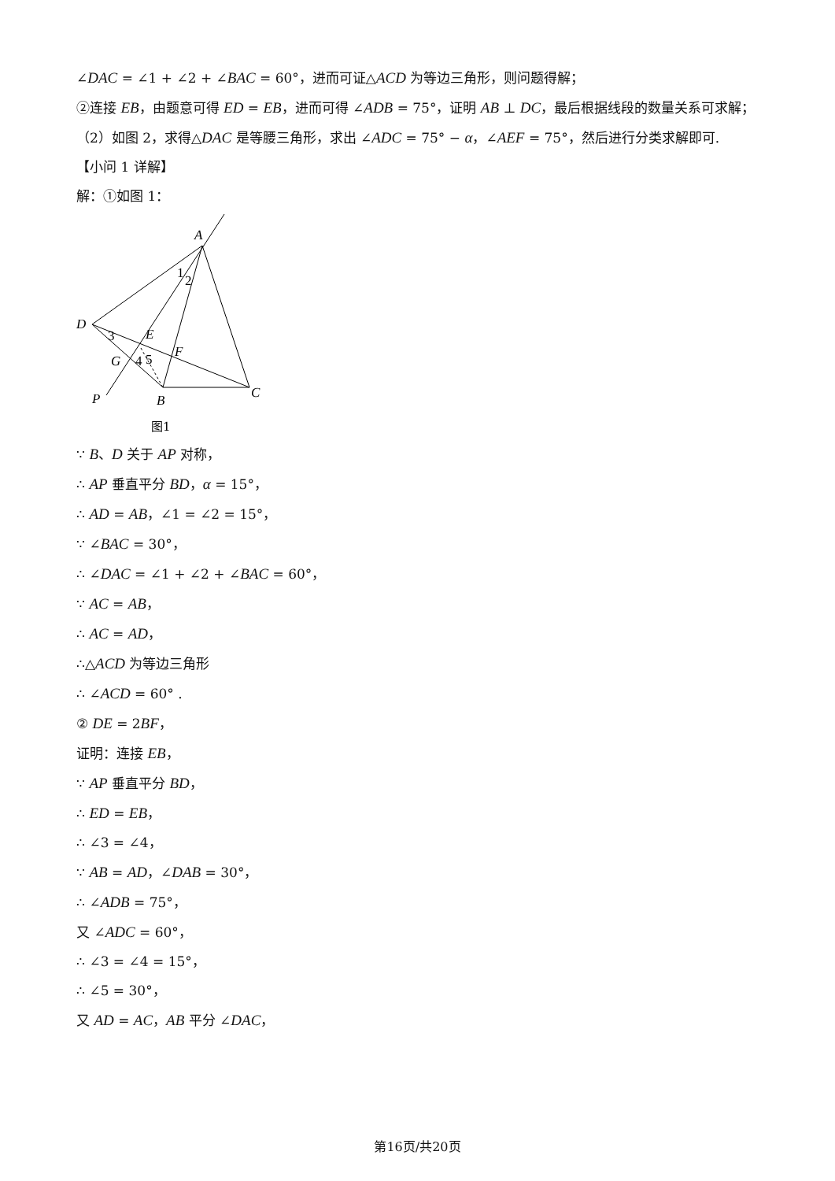∠DAC = ∠1 + ∠2 + ∠BAC = 60°，进而可证△ACD 为等边三角形，则问题得解；
②连接 EB，由题意可得 ED = EB，进而可得 ∠ADB = 75°，证明 AB ⊥ DC，最后根据线段的数量关系可求解；
（2）如图 2，求得△DAC 是等腰三角形，求出 ∠ADC = 75° − α，∠AEF = 75°，然后进行分类求解即可.
【小问 1 详解】
解：①如图 1：
A
D
E
F
G
P
B
C
1
2
3
4
5
图1
∵ B、D 关于 AP 对称，
∴ AP 垂直平分 BD，α = 15°，
∴ AD = AB，∠1 = ∠2 = 15°，
∵ ∠BAC = 30°，
∴ ∠DAC = ∠1 + ∠2 + ∠BAC = 60°，
∵ AC = AB，
∴ AC = AD，
∴△ACD 为等边三角形
∴ ∠ACD = 60° .
② DE = 2BF，
证明：连接 EB，
∵ AP 垂直平分 BD，
∴ ED = EB，
∴ ∠3 = ∠4，
∵ AB = AD，∠DAB = 30°，
∴ ∠ADB = 75°，
又 ∠ADC = 60°，
∴ ∠3 = ∠4 = 15°，
∴ ∠5 = 30°，
又 AD = AC，AB 平分 ∠DAC，
第16页/共20页